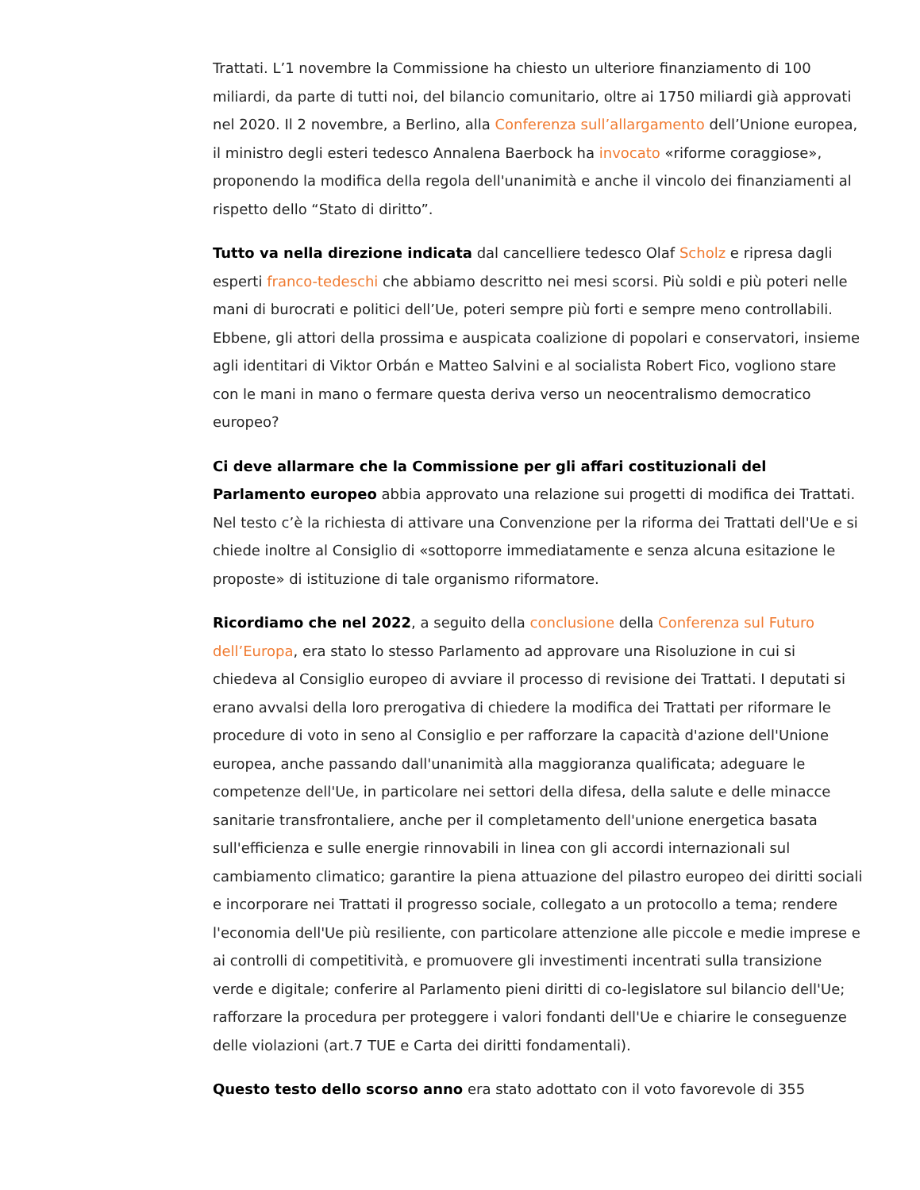Trattati. L’1 novembre la Commissione ha chiesto un ulteriore finanziamento di 100 miliardi, da parte di tutti noi, del bilancio comunitario, oltre ai 1750 miliardi già approvati nel 2020. Il 2 novembre, a Berlino, alla Conferenza sull’allargamento dell’Unione europea, il ministro degli esteri tedesco Annalena Baerbock ha invocato «riforme coraggiose», proponendo la modifica della regola dell'unanimità e anche il vincolo dei finanziamenti al rispetto dello “Stato di diritto”.
Tutto va nella direzione indicata dal cancelliere tedesco Olaf Scholz e ripresa dagli esperti franco-tedeschi che abbiamo descritto nei mesi scorsi. Più soldi e più poteri nelle mani di burocrati e politici dell’Ue, poteri sempre più forti e sempre meno controllabili. Ebbene, gli attori della prossima e auspicata coalizione di popolari e conservatori, insieme agli identitari di Viktor Orbán e Matteo Salvini e al socialista Robert Fico, vogliono stare con le mani in mano o fermare questa deriva verso un neocentralismo democratico europeo?
Ci deve allarmare che la Commissione per gli affari costituzionali del Parlamento europeo abbia approvato una relazione sui progetti di modifica dei Trattati. Nel testo c’è la richiesta di attivare una Convenzione per la riforma dei Trattati dell'Ue e si chiede inoltre al Consiglio di «sottoporre immediatamente e senza alcuna esitazione le proposte» di istituzione di tale organismo riformatore.
Ricordiamo che nel 2022, a seguito della conclusione della Conferenza sul Futuro dell’Europa, era stato lo stesso Parlamento ad approvare una Risoluzione in cui si chiedeva al Consiglio europeo di avviare il processo di revisione dei Trattati. I deputati si erano avvalsi della loro prerogativa di chiedere la modifica dei Trattati per riformare le procedure di voto in seno al Consiglio e per rafforzare la capacità d'azione dell'Unione europea, anche passando dall'unanimità alla maggioranza qualificata; adeguare le competenze dell'Ue, in particolare nei settori della difesa, della salute e delle minacce sanitarie transfrontaliere, anche per il completamento dell'unione energetica basata sull'efficienza e sulle energie rinnovabili in linea con gli accordi internazionali sul cambiamento climatico; garantire la piena attuazione del pilastro europeo dei diritti sociali e incorporare nei Trattati il progresso sociale, collegato a un protocollo a tema; rendere l'economia dell'Ue più resiliente, con particolare attenzione alle piccole e medie imprese e ai controlli di competitività, e promuovere gli investimenti incentrati sulla transizione verde e digitale; conferire al Parlamento pieni diritti di co-legislatore sul bilancio dell'Ue; rafforzare la procedura per proteggere i valori fondanti dell'Ue e chiarire le conseguenze delle violazioni (art.7 TUE e Carta dei diritti fondamentali).
Questo testo dello scorso anno era stato adottato con il voto favorevole di 355